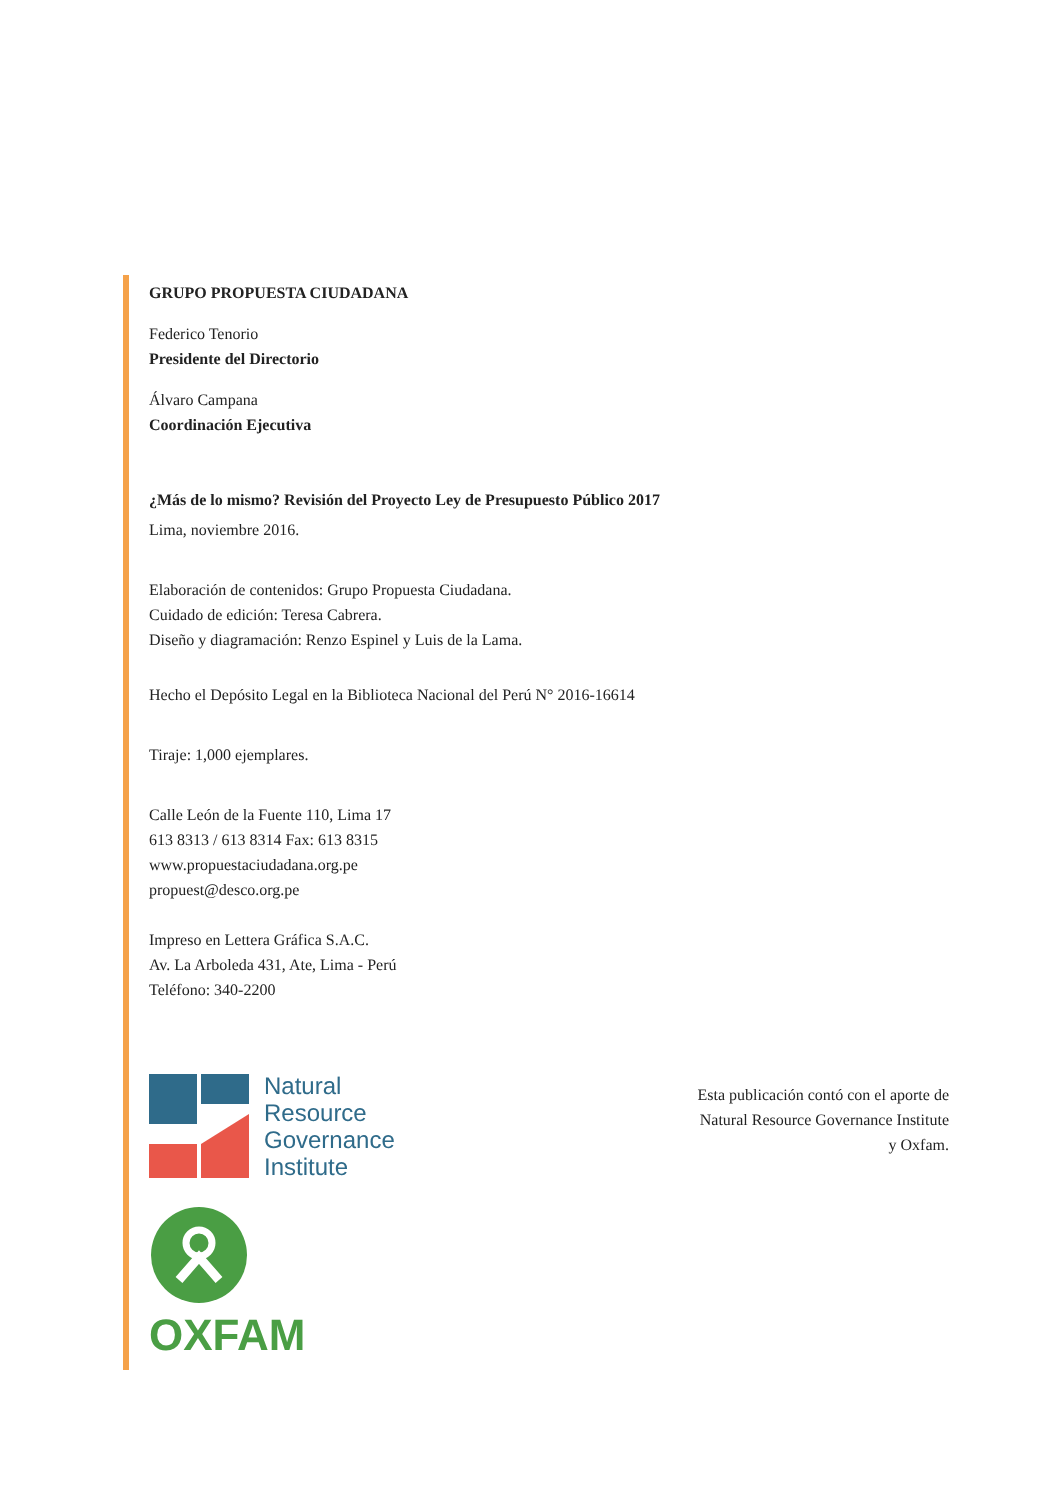GRUPO PROPUESTA CIUDADANA
Federico Tenorio
Presidente del Directorio
Álvaro Campana
Coordinación Ejecutiva
¿Más de lo mismo? Revisión del Proyecto Ley de Presupuesto Público 2017
Lima, noviembre 2016.
Elaboración de contenidos: Grupo Propuesta Ciudadana.
Cuidado de edición: Teresa Cabrera.
Diseño y diagramación: Renzo Espinel y Luis de la Lama.
Hecho el Depósito Legal en la Biblioteca Nacional del Perú N° 2016-16614
Tiraje: 1,000 ejemplares.
Calle León de la Fuente 110, Lima 17
613 8313 / 613 8314 Fax: 613 8315
www.propuestaciudadana.org.pe
propuest@desco.org.pe
Impreso en Lettera Gráfica S.A.C.
Av. La Arboleda 431, Ate, Lima - Perú
Teléfono: 340-2200
Natural
Resource
Governance
Institute
OXFAM
Esta publicación contó con el aporte de
Natural Resource Governance Institute
y Oxfam.